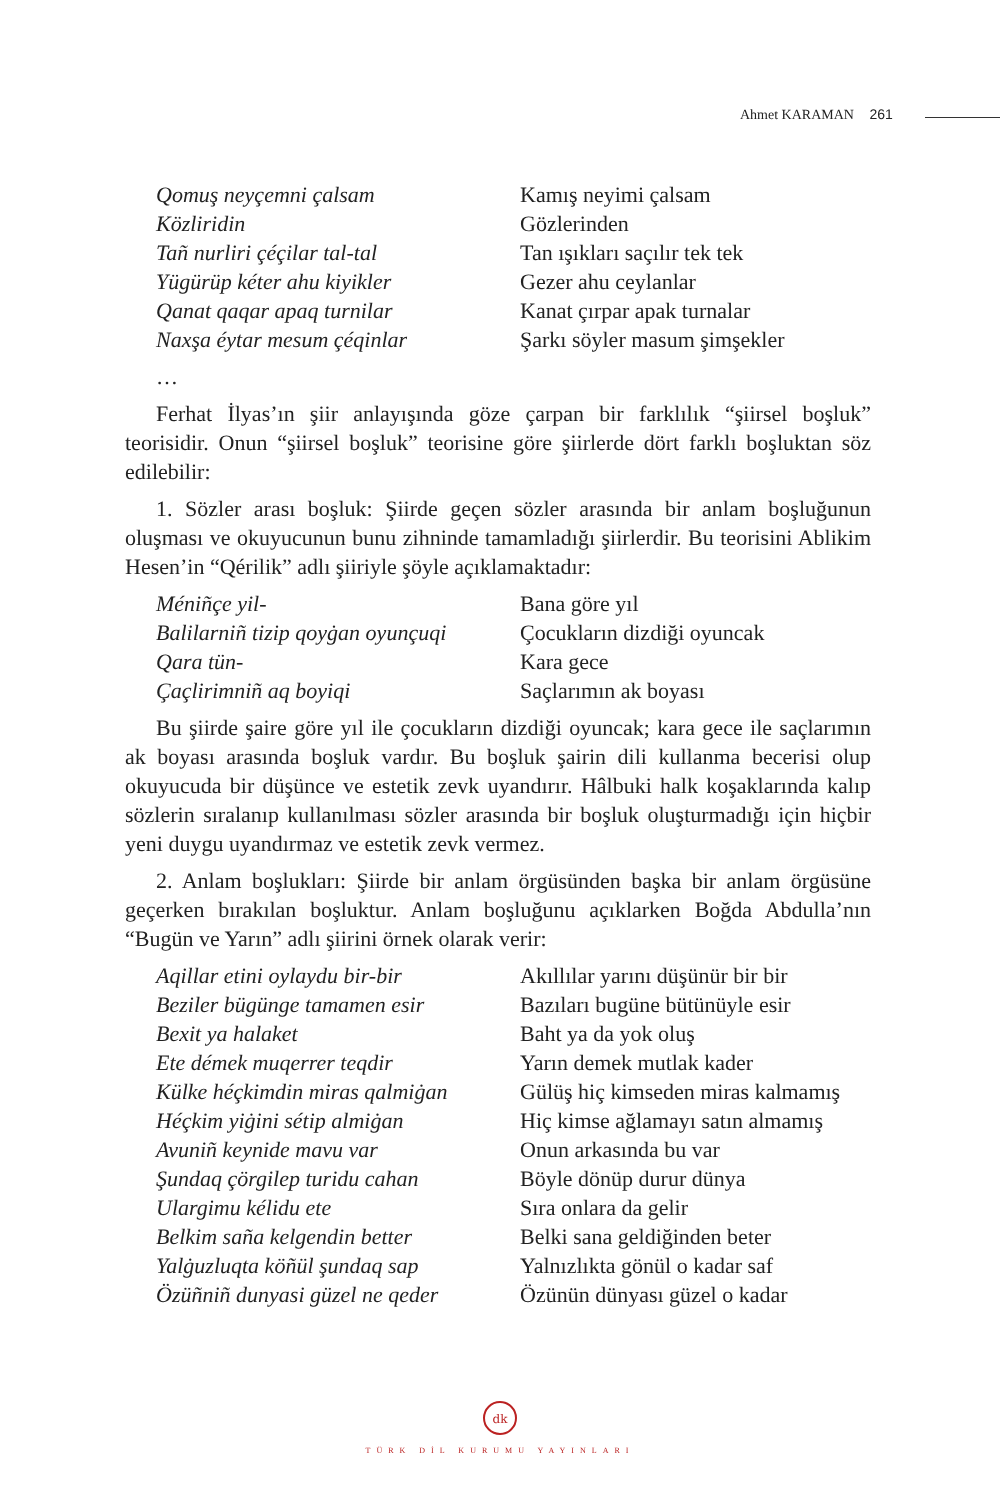Ahmet KARAMAN 261
Qomuş neyçemni çalsam Kamış neyimi çalsam Közliridin Gözlerinden Tañ nurliri çéçilar tal-tal Tan ışıkları saçılır tek tek Yügürüp kéter ahu kiyikler Gezer ahu ceylanlar Qanat qaqar apaq turnilar Kanat çırpar apak turnalar Naxşa éytar mesum çéqinlar Şarkı söyler masum şimşekler
…
Ferhat İlyas’ın şiir anlayışında göze çarpan bir farklılık “şiirsel boşluk” teorisidir. Onun “şiirsel boşluk” teorisine göre şiirlerde dört farklı boşluktan söz edilebilir:
1. Sözler arası boşluk: Şiirde geçen sözler arasında bir anlam boşluğunun oluşması ve okuyucunun bunu zihninde tamamladığı şiirlerdir. Bu teorisini Ablikim Hesen’in “Qérilik” adlı şiiriyle şöyle açıklamaktadır:
Méniñçe yil- Bana göre yıl Balilarniñ tizip qoyġan oyunçuqi Çocukların dizdiği oyuncak Qara tün- Kara gece Çaçlirimniñ aq boyiqi Saçlarımın ak boyası
Bu şiirde şaire göre yıl ile çocukların dizdiği oyuncak; kara gece ile saçlarımın ak boyası arasında boşluk vardır. Bu boşluk şairin dili kullanma becerisi olup okuyucuda bir düşünce ve estetik zevk uyandırır. Hâlbuki halk koşaklarında kalıp sözlerin sıralanıp kullanılması sözler arasında bir boşluk oluşturmadığı için hiçbir yeni duygu uyandırmaz ve estetik zevk vermez.
2. Anlam boşlukları: Şiirde bir anlam örgüsünden başka bir anlam örgüsüne geçerken bırakılan boşluktur. Anlam boşluğunu açıklarken Boğda Abdulla’nın “Bugün ve Yarın” adlı şiirini örnek olarak verir:
Aqillar etini oylaydu bir-bir Akıllılar yarını düşünür bir bir Beziler bügünge tamamen esir Bazıları bugüne bütünüyle esir Bexit ya halaket Baht ya da yok oluş Ete démek muqerrer teqdir Yarın demek mutlak kader Külke héçkimdin miras qalmiġan Gülüş hiç kimseden miras kalmamış Héçkim yiġini sétip almiġan Hiç kimse ağlamayı satın almamış Avuniñ keynide mavu var Onun arkasında bu var Şundaq çörgilep turidu cahan Böyle dönüp durur dünya Ulargimu kélidu ete Sıra onlara da gelir Belkim saña kelgendin better Belki sana geldiğinden beter Yalġuzluqta köñül şundaq sap Yalnızlıkta gönül o kadar saf Özüñniñ dunyasi güzel ne qeder Özünün dünyası güzel o kadar
dk
TÜRK DİL KURUMU YAYINLARI